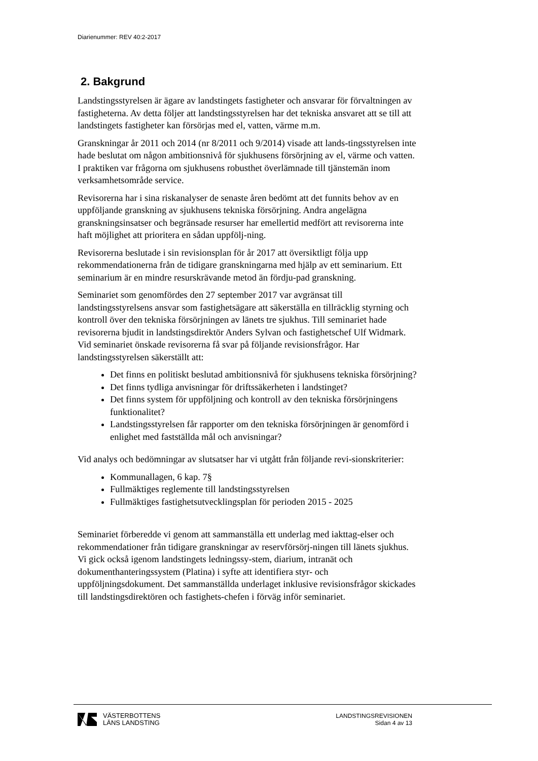Diarienummer: REV 40:2-2017
2. Bakgrund
Landstingsstyrelsen är ägare av landstingets fastigheter och ansvarar för förvaltningen av fastigheterna. Av detta följer att landstingsstyrelsen har det tekniska ansvaret att se till att landstingets fastigheter kan försörjas med el, vatten, värme m.m.
Granskningar år 2011 och 2014 (nr 8/2011 och 9/2014) visade att lands-tingsstyrelsen inte hade beslutat om någon ambitionsnivå för sjukhusens försörjning av el, värme och vatten. I praktiken var frågorna om sjukhusens robusthet överlämnade till tjänstemän inom verksamhetsområde service.
Revisorerna har i sina riskanalyser de senaste åren bedömt att det funnits behov av en uppföljande granskning av sjukhusens tekniska försörjning. Andra angelägna granskningsinsatser och begränsade resurser har emellertid medfört att revisorerna inte haft möjlighet att prioritera en sådan uppfölj-ning.
Revisorerna beslutade i sin revisionsplan för år 2017 att översiktligt följa upp rekommendationerna från de tidigare granskningarna med hjälp av ett seminarium. Ett seminarium är en mindre resurskrävande metod än fördju-pad granskning.
Seminariet som genomfördes den 27 september 2017 var avgränsat till landstingsstyrelsens ansvar som fastighetsägare att säkerställa en tillräcklig styrning och kontroll över den tekniska försörjningen av länets tre sjukhus. Till seminariet hade revisorerna bjudit in landstingsdirektör Anders Sylvan och fastighetschef Ulf Widmark. Vid seminariet önskade revisorerna få svar på följande revisionsfrågor. Har landstingsstyrelsen säkerställt att:
Det finns en politiskt beslutad ambitionsnivå för sjukhusens tekniska försörjning?
Det finns tydliga anvisningar för driftssäkerheten i landstinget?
Det finns system för uppföljning och kontroll av den tekniska försörjningens funktionalitet?
Landstingsstyrelsen får rapporter om den tekniska försörjningen är genomförd i enlighet med fastställda mål och anvisningar?
Vid analys och bedömningar av slutsatser har vi utgått från följande revi-sionskriterier:
Kommunallagen, 6 kap. 7§
Fullmäktiges reglemente till landstingsstyrelsen
Fullmäktiges fastighetsutvecklingsplan för perioden 2015 - 2025
Seminariet förberedde vi genom att sammanställa ett underlag med iakttag-elser och rekommendationer från tidigare granskningar av reservförsörj-ningen till länets sjukhus. Vi gick också igenom landstingets ledningssy-stem, diarium, intranät och dokumenthanteringssystem (Platina) i syfte att identifiera styr- och uppföljningsdokument. Det sammanställda underlaget inklusive revisionsfrågor skickades till landstingsdirektören och fastighets-chefen i förväg inför seminariet.
VÄSTERBOTTENS
LÄNS LANDSTING
LANDSTINGSREVISIONEN
Sidan 4 av 13